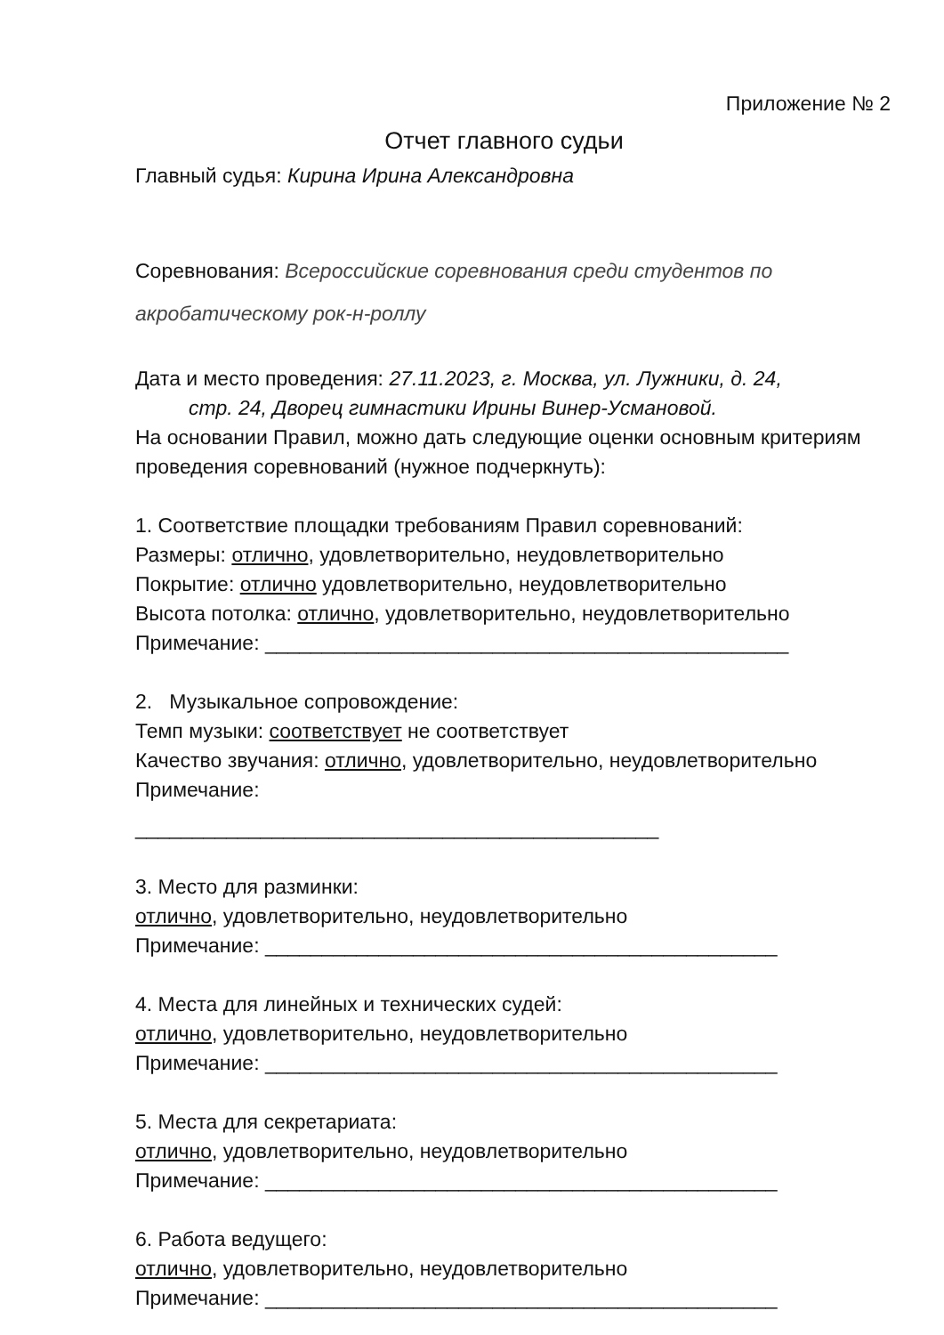Приложение № 2
Отчет главного судьи
Главный судья: Кирина Ирина Александровна
Соревнования: Всероссийские соревнования среди студентов по акробатическому рок-н-роллу
Дата и место проведения: 27.11.2023, г. Москва, ул. Лужники, д. 24,
стр. 24, Дворец гимнастики Ирины Винер-Усмановой.
На основании Правил, можно дать следующие оценки основным критериям проведения соревнований (нужное подчеркнуть):
1. Соответствие площадки требованиям Правил соревнований:
Размеры: отлично, удовлетворительно, неудовлетворительно
Покрытие: отлично удовлетворительно, неудовлетворительно
Высота потолка: отлично, удовлетворительно, неудовлетворительно
Примечание: ______________________________________________
2. Музыкальное сопровождение:
Темп музыки: соответствует не соответствует
Качество звучания: отлично, удовлетворительно, неудовлетворительно Примечание:
______________________________________________
3. Место для разминки:
отлично, удовлетворительно, неудовлетворительно
Примечание: _____________________________________________
4. Места для линейных и технических судей:
отлично, удовлетворительно, неудовлетворительно
Примечание: _____________________________________________
5. Места для секретариата:
отлично, удовлетворительно, неудовлетворительно
Примечание: _____________________________________________
6. Работа ведущего:
отлично, удовлетворительно, неудовлетворительно
Примечание: _____________________________________________